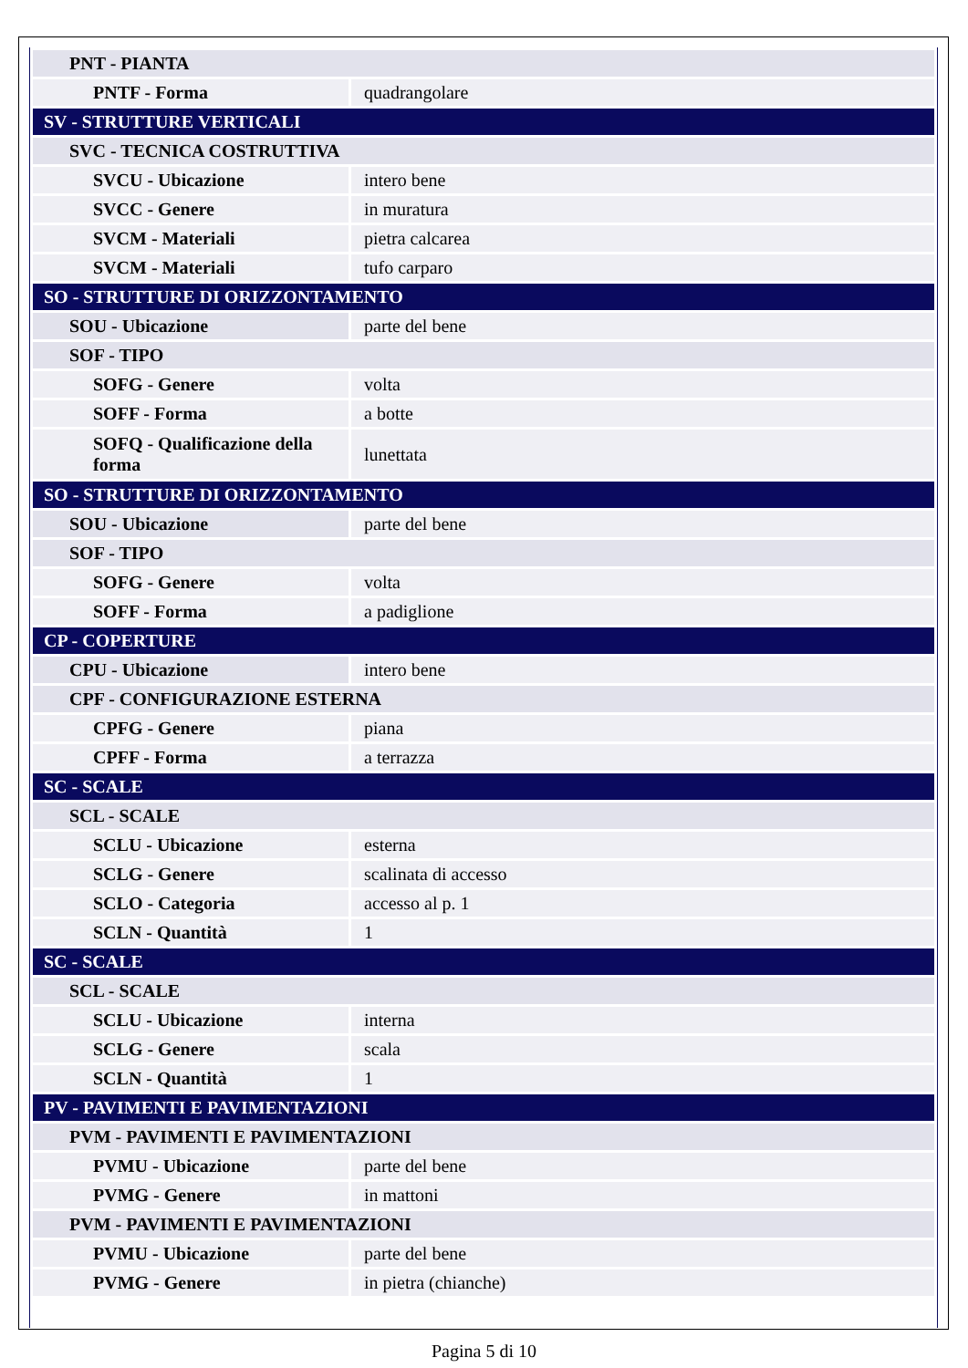| PNT - PIANTA | |
| PNTF - Forma | quadrangolare |
| SV - STRUTTURE VERTICALI | |
| SVC - TECNICA COSTRUTTIVA | |
| SVCU - Ubicazione | intero bene |
| SVCC - Genere | in muratura |
| SVCM - Materiali | pietra calcarea |
| SVCM - Materiali | tufo carparo |
| SO - STRUTTURE DI ORIZZONTAMENTO | |
| SOU - Ubicazione | parte del bene |
| SOF - TIPO | |
| SOFG - Genere | volta |
| SOFF - Forma | a botte |
| SOFQ - Qualificazione della forma | lunettata |
| SO - STRUTTURE DI ORIZZONTAMENTO | |
| SOU - Ubicazione | parte del bene |
| SOF - TIPO | |
| SOFG - Genere | volta |
| SOFF - Forma | a padiglione |
| CP - COPERTURE | |
| CPU - Ubicazione | intero bene |
| CPF - CONFIGURAZIONE ESTERNA | |
| CPFG - Genere | piana |
| CPFF - Forma | a terrazza |
| SC - SCALE | |
| SCL - SCALE | |
| SCLU - Ubicazione | esterna |
| SCLG - Genere | scalinata di accesso |
| SCLO - Categoria | accesso al p. 1 |
| SCLN - Quantità | 1 |
| SC - SCALE | |
| SCL - SCALE | |
| SCLU - Ubicazione | interna |
| SCLG - Genere | scala |
| SCLN - Quantità | 1 |
| PV - PAVIMENTI E PAVIMENTAZIONI | |
| PVM - PAVIMENTI E PAVIMENTAZIONI | |
| PVMU - Ubicazione | parte del bene |
| PVMG - Genere | in mattoni |
| PVM - PAVIMENTI E PAVIMENTAZIONI | |
| PVMU - Ubicazione | parte del bene |
| PVMG - Genere | in pietra (chianche) |
Pagina 5 di 10